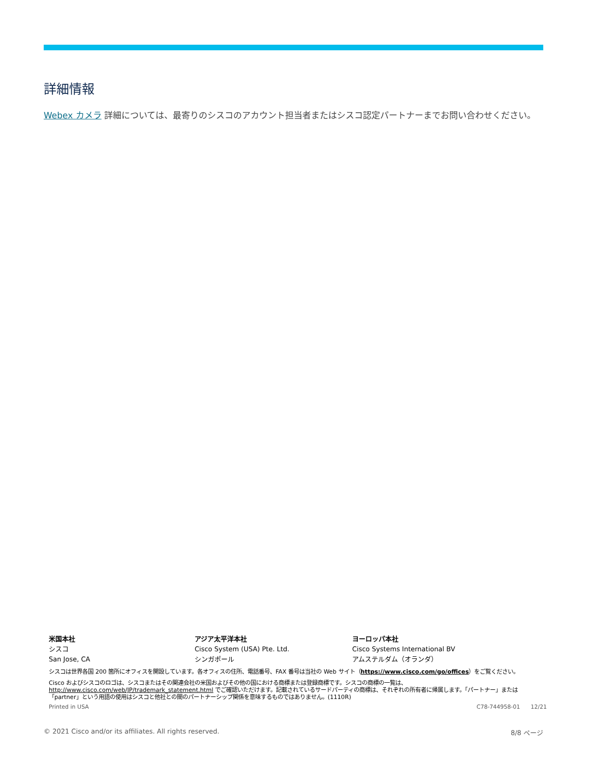詳細情報
Webex カメラ 詳細については、最寄りのシスコのアカウント担当者またはシスコ認定パートナーまでお問い合わせください。
米国本社
シスコ
San Jose, CA
アジア太平洋本社
Cisco System (USA) Pte. Ltd.
シンガポール
ヨーロッパ本社
Cisco Systems International BV
アムステルダム（オランダ）
シスコは世界各国 200 箇所にオフィスを開設しています。各オフィスの住所、電話番号、FAX 番号は当社の Web サイト（https://www.cisco.com/go/offices）をご覧ください。
Cisco およびシスコのロゴは、シスコまたはその関連会社の米国およびその他の国における商標または登録商標です。シスコの商標の一覧は、http://www.cisco.com/web/JP/trademark_statement.html でご確認いただけます。記載されているサードパーティの商標は、それぞれの所有者に帰属します。「パートナー」または「partner」という用語の使用はシスコと他社との間のパートナーシップ関係を意味するものではありません。(1110R)
Printed in USA C78-744958-01 12/21
© 2021 Cisco and/or its affiliates. All rights reserved. 8/8 ページ